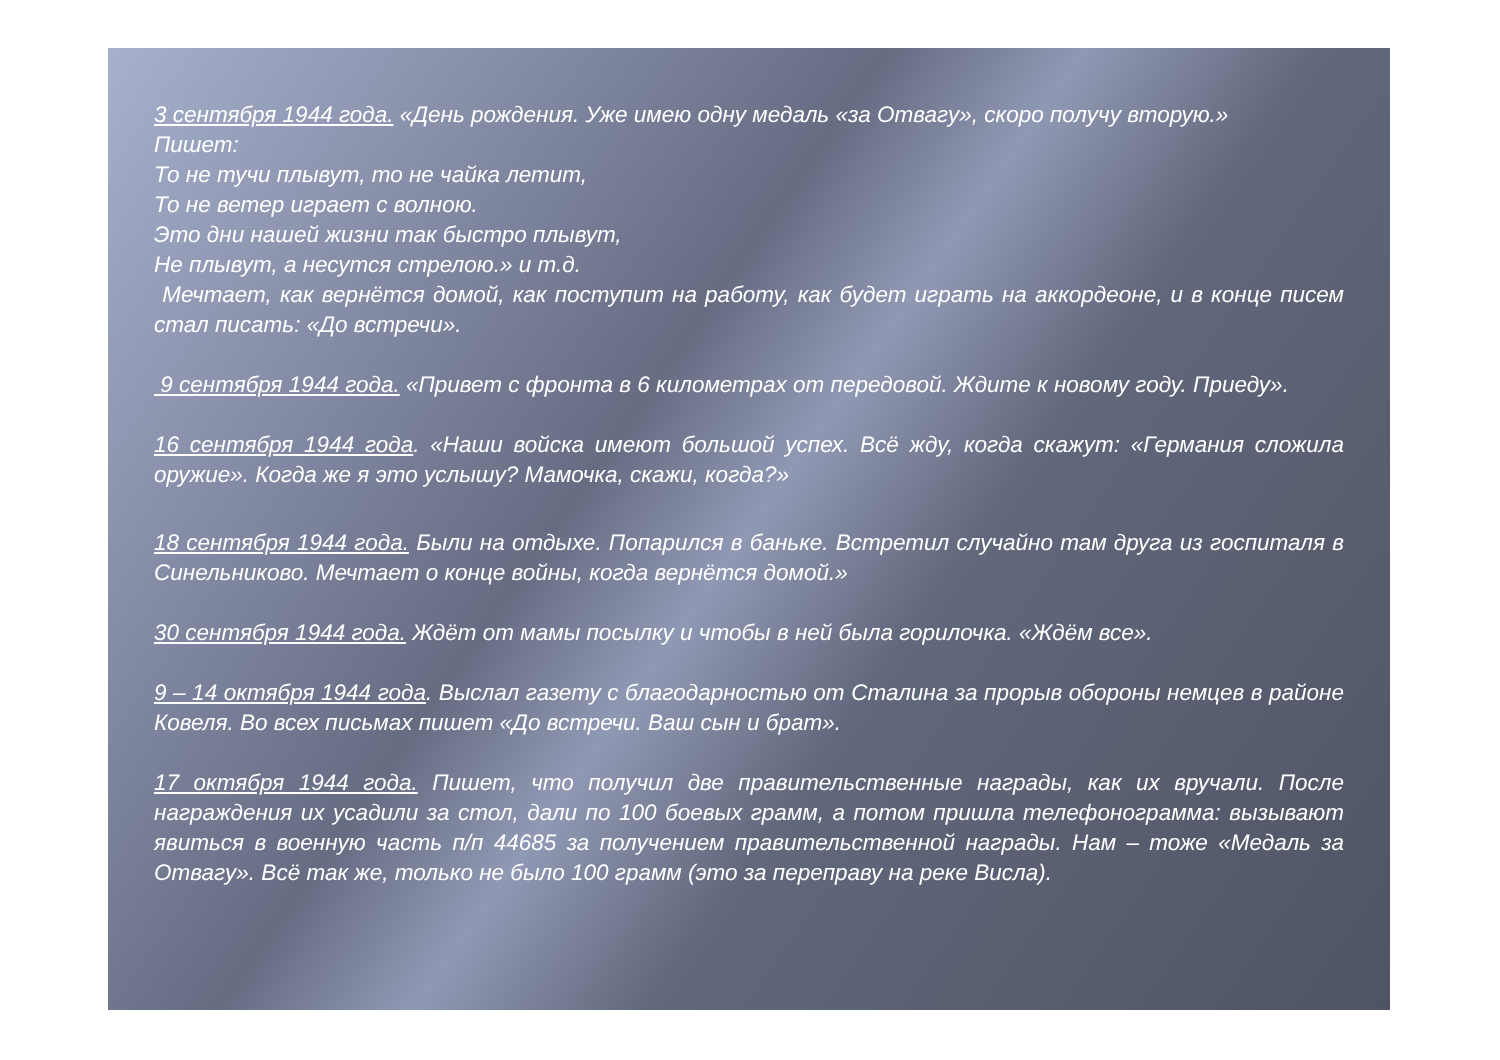3 сентября 1944 года. «День рождения. Уже имею одну медаль «за Отвагу», скоро получу вторую.»
Пишет:
То не тучи плывут, то не чайка летит,
То не ветер играет с волною.
Это дни нашей жизни так быстро плывут,
Не плывут, а несутся стрелою.» и т.д.
Мечтает, как вернётся домой, как поступит на работу, как будет играть на аккордеоне, и в конце писем стал писать: «До встречи».
9 сентября 1944 года. «Привет с фронта в 6 километрах от передовой. Ждите к новому году. Приеду».
16 сентября 1944 года. «Наши войска имеют большой успех. Всё жду, когда скажут: «Германия сложила оружие». Когда же я это услышу? Мамочка, скажи, когда?»
18 сентября 1944 года. Были на отдыхе. Попарился в баньке. Встретил случайно там друга из госпиталя в Синельниково. Мечтает о конце войны, когда вернётся домой.»
30 сентября 1944 года. Ждёт от мамы посылку и чтобы в ней была горилочка. «Ждём все».
9 – 14 октября 1944 года. Выслал газету с благодарностью от Сталина за прорыв обороны немцев в районе Ковеля. Во всех письмах пишет «До встречи. Ваш сын и брат».
17 октября 1944 года. Пишет, что получил две правительственные награды, как их вручали. После награждения их усадили за стол, дали по 100 боевых грамм, а потом пришла телефонограмма: вызывают явиться в военную часть п/п 44685 за получением правительственной награды. Нам – тоже «Медаль за Отвагу». Всё так же, только не было 100 грамм (это за переправу на реке Висла).